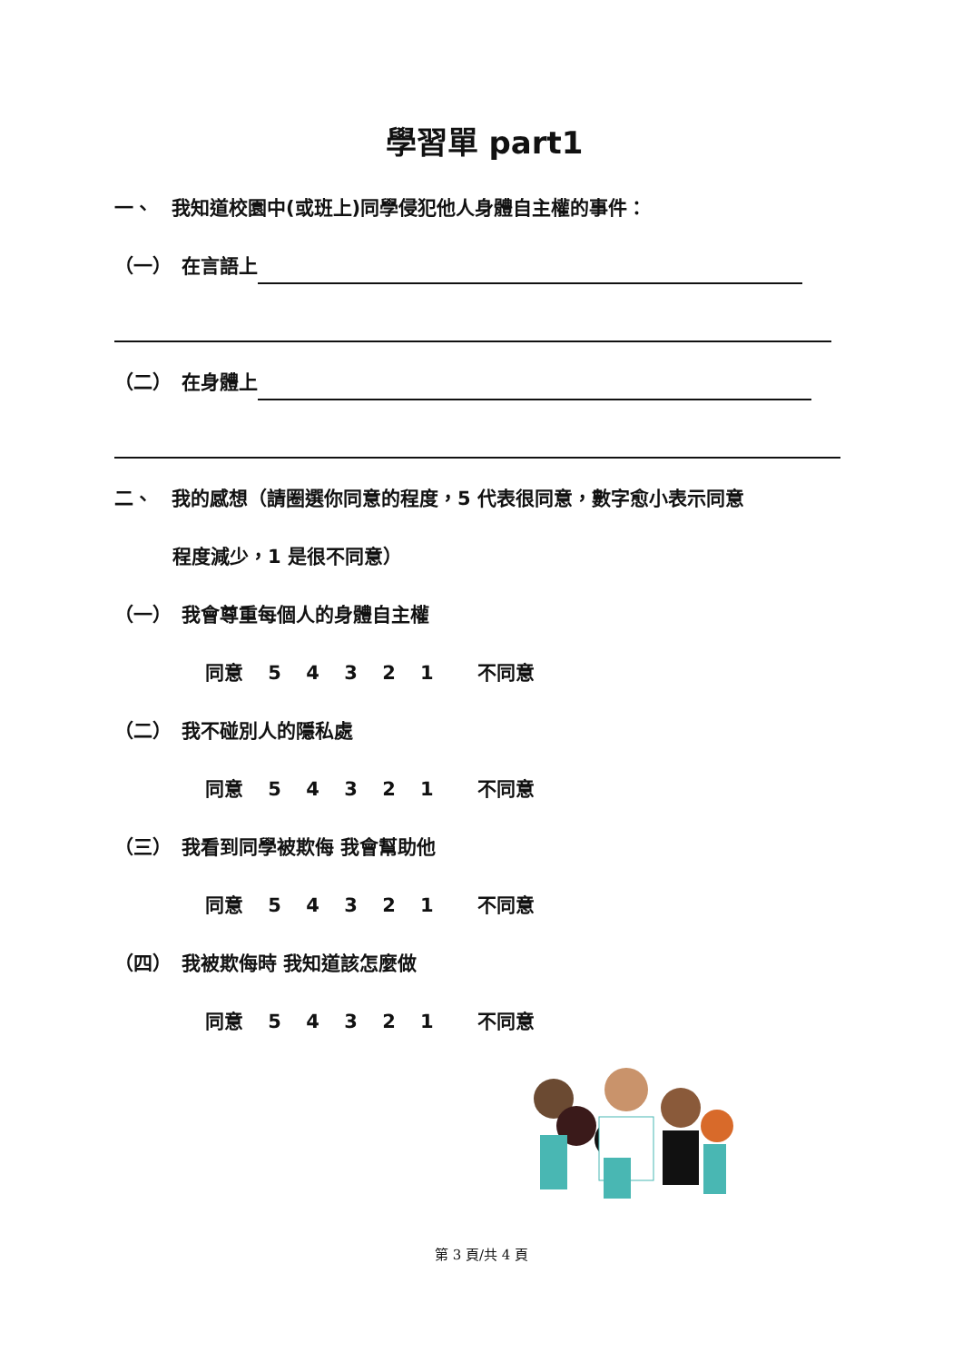學習單 part1
一、　我知道校園中(或班上)同學侵犯他人身體自主權的事件：
（一）　在言語上
（二）　在身體上
二、　我的感想（請圈選你同意的程度，5 代表很同意，數字愈小表示同意
程度減少，1 是很不同意）
（一）　我會尊重每個人的身體自主權
同意 5 4 3 2 1 　不同意
（二）　我不碰別人的隱私處
同意 5 4 3 2 1 　不同意
（三）　我看到同學被欺侮 我會幫助他
同意 5 4 3 2 1 　不同意
（四）　我被欺侮時 我知道該怎麼做
同意 5 4 3 2 1 　不同意
第 3 頁/共 4 頁